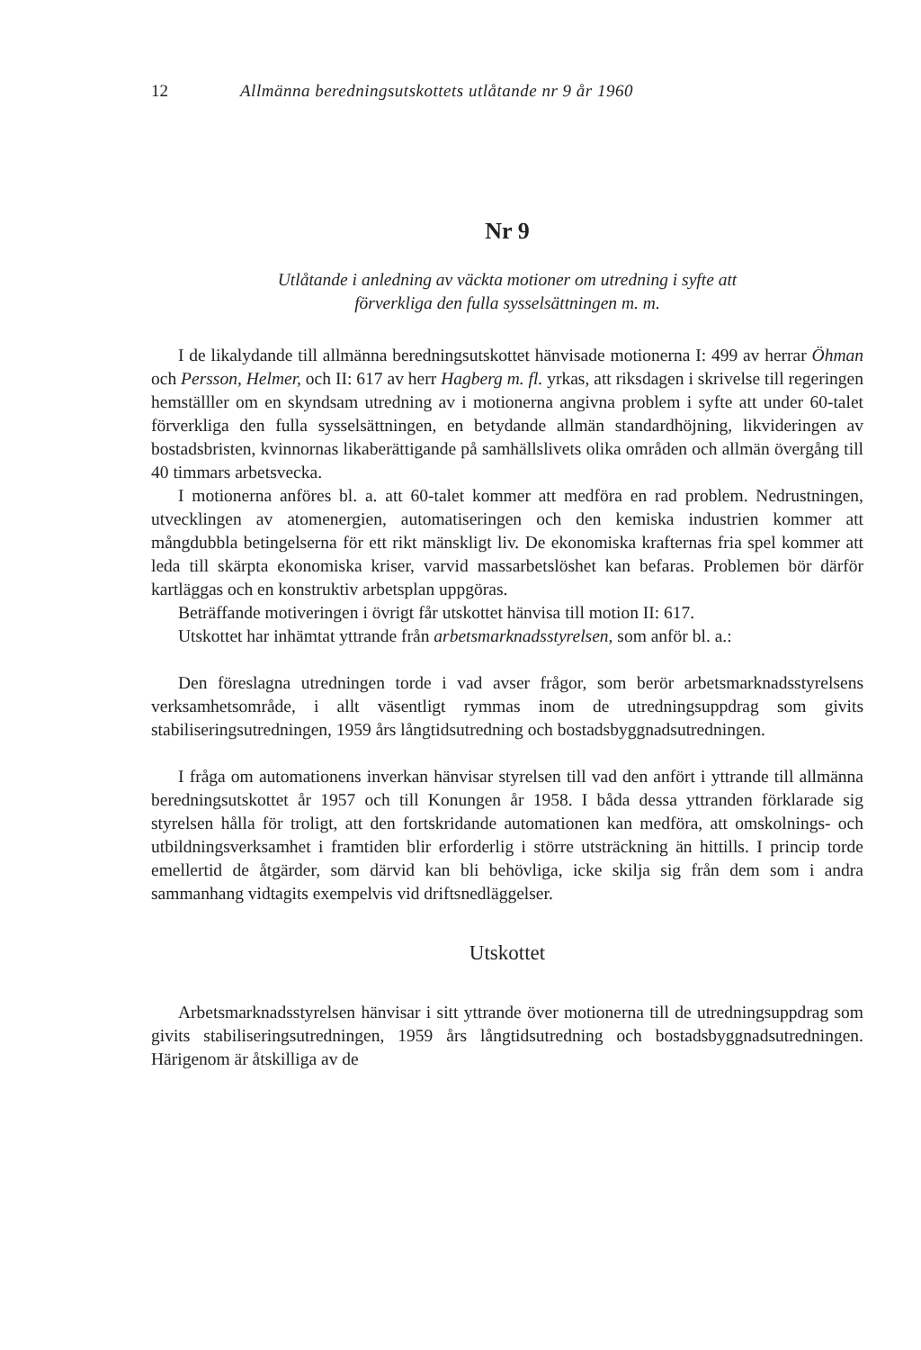12 Allmänna beredningsutskottets utlåtande nr 9 år 1960
Nr 9
Utlåtande i anledning av väckta motioner om utredning i syfte att
förverkliga den fulla sysselsättningen m. m.
I de likalydande till allmänna beredningsutskottet hänvisade motionerna I: 499 av herrar Öhman och Persson, Helmer, och II: 617 av herr Hagberg m. fl. yrkas, att riksdagen i skrivelse till regeringen hemställler om en skyndsam utredning av i motionerna angivna problem i syfte att under 60-talet förverkliga den fulla sysselsättningen, en betydande allmän standardhöjning, likvideringen av bostadsbristen, kvinnornas likaberättigande på samhällslivets olika områden och allmän övergång till 40 timmars arbetsvecka.
I motionerna anföres bl. a. att 60-talet kommer att medföra en rad problem. Nedrustningen, utvecklingen av atomenergien, automatiseringen och den kemiska industrien kommer att mångdubbla betingelserna för ett rikt mänskligt liv. De ekonomiska krafternas fria spel kommer att leda till skärpta ekonomiska kriser, varvid massarbetslöshet kan befaras. Problemen bör därför kartläggas och en konstruktiv arbetsplan uppgöras.
Beträffande motiveringen i övrigt får utskottet hänvisa till motion II: 617.
Utskottet har inhämtat yttrande från arbetsmarknadsstyrelsen, som anför bl. a.:
Den föreslagna utredningen torde i vad avser frågor, som berör arbetsmarknadsstyrelsens verksamhetsområde, i allt väsentligt rymmas inom de utredningsuppdrag som givits stabiliseringsutredningen, 1959 års långtidsutredning och bostadsbyggnadsutredningen.
I fråga om automationens inverkan hänvisar styrelsen till vad den anfört i yttrande till allmänna beredningsutskottet år 1957 och till Konungen år 1958. I båda dessa yttranden förklarade sig styrelsen hålla för troligt, att den fortskridande automationen kan medföra, att omskolnings- och utbildningsverksamhet i framtiden blir erforderlig i större utsträckning än hittills. I princip torde emellertid de åtgärder, som därvid kan bli behövliga, icke skilja sig från dem som i andra sammanhang vidtagits exempelvis vid driftsnedläggelser.
Utskottet
Arbetsmarknadsstyrelsen hänvisar i sitt yttrande över motionerna till de utredningsuppdrag som givits stabiliseringsutredningen, 1959 års långtidsutredning och bostadsbyggnadsutredningen. Härigenom är åtskilliga av de